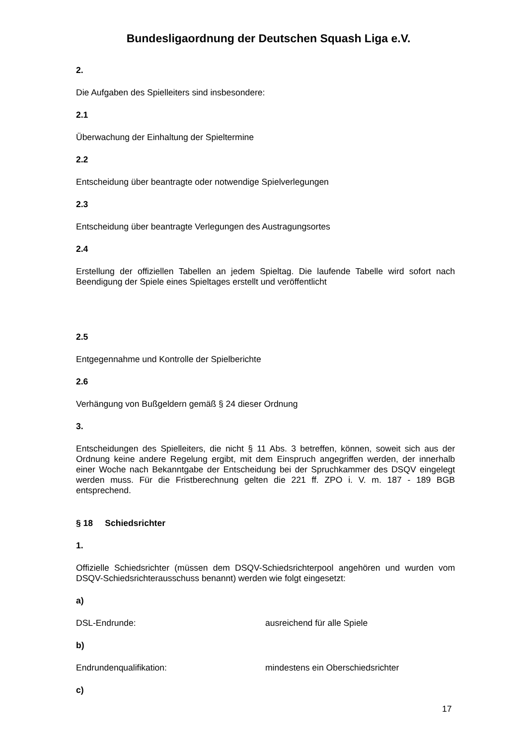Bundesligaordnung der Deutschen Squash Liga e.V.
2.
Die Aufgaben des Spielleiters sind insbesondere:
2.1
Überwachung der Einhaltung der Spieltermine
2.2
Entscheidung über beantragte oder notwendige Spielverlegungen
2.3
Entscheidung über beantragte Verlegungen des Austragungsortes
2.4
Erstellung der offiziellen Tabellen an jedem Spieltag. Die laufende Tabelle wird sofort nach Beendigung der Spiele eines Spieltages erstellt und veröffentlicht
2.5
Entgegennahme und Kontrolle der Spielberichte
2.6
Verhängung von Bußgeldern gemäß § 24 dieser Ordnung
3.
Entscheidungen des Spielleiters, die nicht § 11 Abs. 3 betreffen, können, soweit sich aus der Ordnung keine andere Regelung ergibt, mit dem Einspruch angegriffen werden, der innerhalb einer Woche nach Bekanntgabe der Entscheidung bei der Spruchkammer des DSQV eingelegt werden muss. Für die Fristberechnung gelten die 221 ff. ZPO i. V. m. 187 - 189 BGB entsprechend.
§ 18 Schiedsrichter
1.
Offizielle Schiedsrichter (müssen dem DSQV-Schiedsrichterpool angehören und wurden vom DSQV-Schiedsrichterausschuss benannt) werden wie folgt eingesetzt:
a)
DSL-Endrunde: ausreichend für alle Spiele
b)
Endrundenqualifikation: mindestens ein Oberschiedsrichter
c)
17